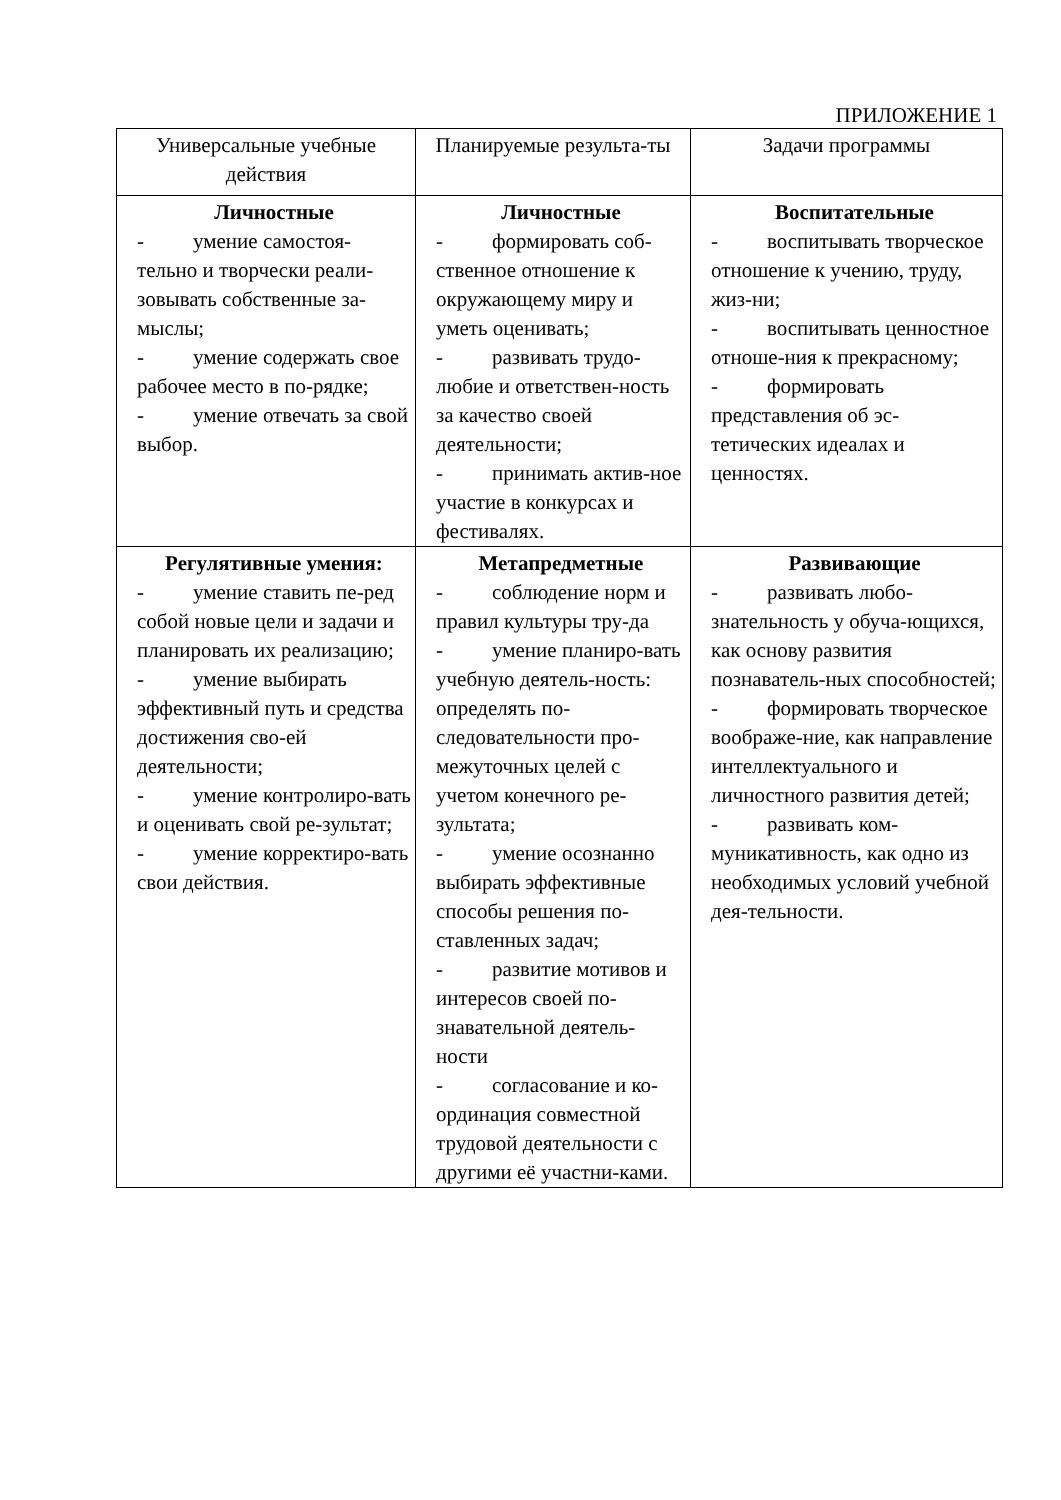ПРИЛОЖЕНИЕ 1
| Универсальные учебные действия | Планируемые результа-ты | Задачи программы |
| Личностные - умение самостоя-тельно и творчески реали-зовывать собственные за-мыслы; - умение содержать свое рабочее место в по-рядке; - умение отвечать за свой выбор. | Личностные - формировать соб-ственное отношение к окружающему миру и уметь оценивать; - развивать трудо-любие и ответствен-ность за качество своей деятельности; - принимать актив-ное участие в конкурсах и фестивалях. | Воспитательные - воспитывать творческое отношение к учению, труду, жиз-ни; - воспитывать ценностное отноше-ния к прекрасному; - формировать представления об эс-тетических идеалах и ценностях. |
| Регулятивные умения: - умение ставить пе-ред собой новые цели и задачи и планировать их реализацию; - умение выбирать эффективный путь и средства достижения сво-ей деятельности; - умение контролиро-вать и оценивать свой ре-зультат; - умение корректиро-вать свои действия. | Метапредметные - соблюдение норм и правил культуры тру-да - умение планиро-вать учебную деятель-ность: определять по-следовательности про-межуточных целей с учетом конечного ре-зультата; - умение осознанно выбирать эффективные способы решения по-ставленных задач; - развитие мотивов и интересов своей по-знавательной деятель-ности - согласование и ко-ординация совместной трудовой деятельности с другими её участни-ками. | Развивающие - развивать любо-знательность у обуча-ющихся, как основу развития познаватель-ных способностей; - формировать творческое воображе-ние, как направление интеллектуального и личностного развития детей; - развивать ком-муникативность, как одно из необходимых условий учебной дея-тельности. |